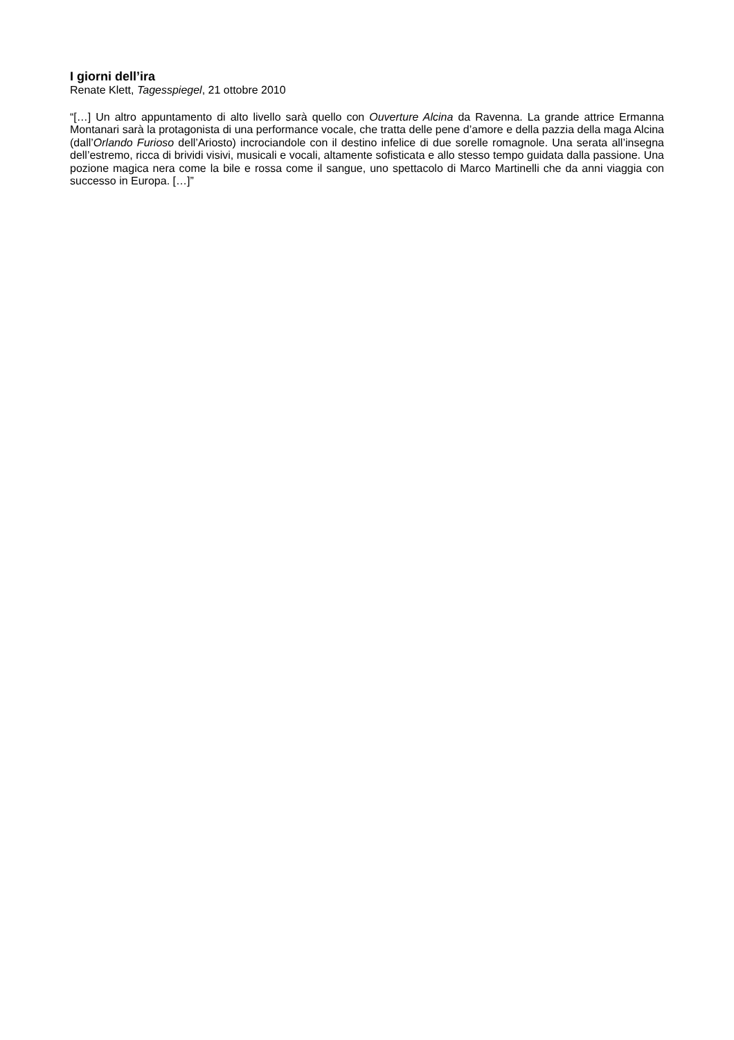I giorni dell’ira
Renate Klett, Tagesspiegel, 21 ottobre 2010
“[…] Un altro appuntamento di alto livello sarà quello con Ouverture Alcina da Ravenna. La grande attrice Ermanna Montanari sarà la protagonista di una performance vocale, che tratta delle pene d’amore e della pazzia della maga Alcina (dall’Orlando Furioso dell’Ariosto) incrociandole con il destino infelice di due sorelle romagnole. Una serata all’insegna dell’estremo, ricca di brividi visivi, musicali e vocali, altamente sofisticata e allo stesso tempo guidata dalla passione. Una pozione magica nera come la bile e rossa come il sangue, uno spettacolo di Marco Martinelli che da anni viaggia con successo in Europa. […]”